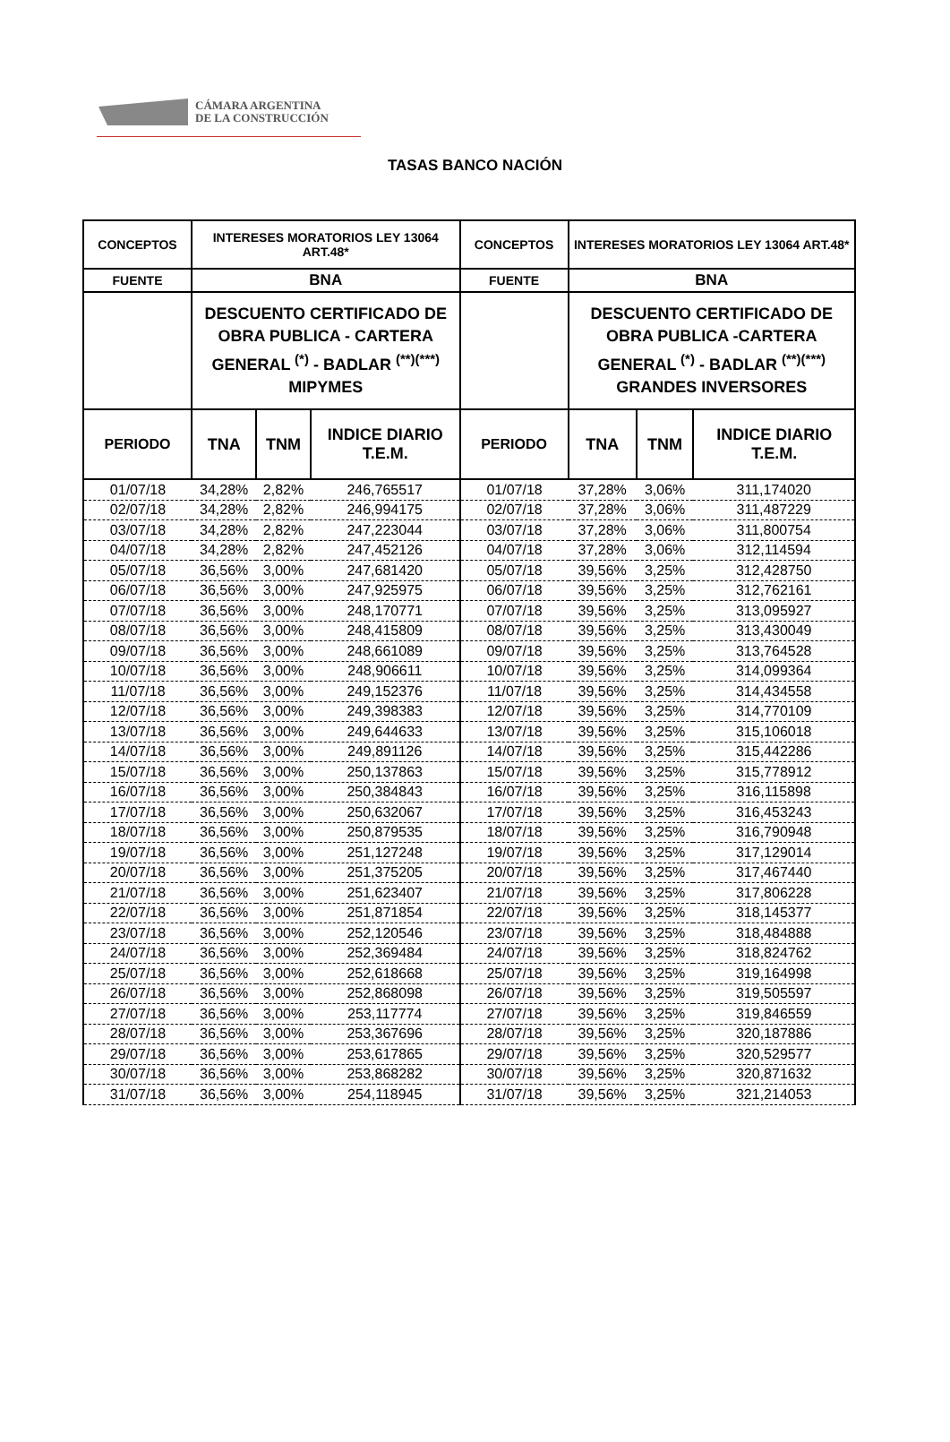CÁMARA ARGENTINA
DE LA CONSTRUCCIÓN
TASAS BANCO NACIÓN
| CONCEPTOS | INTERESES MORATORIOS LEY 13064 ART.48* | | | CONCEPTOS | INTERESES MORATORIOS LEY 13064 ART.48* | | |
| --- | --- | --- | --- | --- | --- | --- | --- |
| FUENTE | BNA | | | FUENTE | BNA | | |
| | DESCUENTO CERTIFICADO DE OBRA PUBLICA - CARTERA GENERAL <sup>(*)</sup> - BADLAR <sup>(**)(***)</sup> MIPYMES | | | | DESCUENTO CERTIFICADO DE OBRA PUBLICA -CARTERA GENERAL <sup>(*)</sup> - BADLAR <sup>(**)(***)</sup> GRANDES INVERSORES | | |
| PERIODO | TNA | TNM | INDICE DIARIO T.E.M. | PERIODO | TNA | TNM | INDICE DIARIO T.E.M. |
| 01/07/18 | 34,28% | 2,82% | 246,765517 | 01/07/18 | 37,28% | 3,06% | 311,174020 |
| 02/07/18 | 34,28% | 2,82% | 246,994175 | 02/07/18 | 37,28% | 3,06% | 311,487229 |
| 03/07/18 | 34,28% | 2,82% | 247,223044 | 03/07/18 | 37,28% | 3,06% | 311,800754 |
| 04/07/18 | 34,28% | 2,82% | 247,452126 | 04/07/18 | 37,28% | 3,06% | 312,114594 |
| 05/07/18 | 36,56% | 3,00% | 247,681420 | 05/07/18 | 39,56% | 3,25% | 312,428750 |
| 06/07/18 | 36,56% | 3,00% | 247,925975 | 06/07/18 | 39,56% | 3,25% | 312,762161 |
| 07/07/18 | 36,56% | 3,00% | 248,170771 | 07/07/18 | 39,56% | 3,25% | 313,095927 |
| 08/07/18 | 36,56% | 3,00% | 248,415809 | 08/07/18 | 39,56% | 3,25% | 313,430049 |
| 09/07/18 | 36,56% | 3,00% | 248,661089 | 09/07/18 | 39,56% | 3,25% | 313,764528 |
| 10/07/18 | 36,56% | 3,00% | 248,906611 | 10/07/18 | 39,56% | 3,25% | 314,099364 |
| 11/07/18 | 36,56% | 3,00% | 249,152376 | 11/07/18 | 39,56% | 3,25% | 314,434558 |
| 12/07/18 | 36,56% | 3,00% | 249,398383 | 12/07/18 | 39,56% | 3,25% | 314,770109 |
| 13/07/18 | 36,56% | 3,00% | 249,644633 | 13/07/18 | 39,56% | 3,25% | 315,106018 |
| 14/07/18 | 36,56% | 3,00% | 249,891126 | 14/07/18 | 39,56% | 3,25% | 315,442286 |
| 15/07/18 | 36,56% | 3,00% | 250,137863 | 15/07/18 | 39,56% | 3,25% | 315,778912 |
| 16/07/18 | 36,56% | 3,00% | 250,384843 | 16/07/18 | 39,56% | 3,25% | 316,115898 |
| 17/07/18 | 36,56% | 3,00% | 250,632067 | 17/07/18 | 39,56% | 3,25% | 316,453243 |
| 18/07/18 | 36,56% | 3,00% | 250,879535 | 18/07/18 | 39,56% | 3,25% | 316,790948 |
| 19/07/18 | 36,56% | 3,00% | 251,127248 | 19/07/18 | 39,56% | 3,25% | 317,129014 |
| 20/07/18 | 36,56% | 3,00% | 251,375205 | 20/07/18 | 39,56% | 3,25% | 317,467440 |
| 21/07/18 | 36,56% | 3,00% | 251,623407 | 21/07/18 | 39,56% | 3,25% | 317,806228 |
| 22/07/18 | 36,56% | 3,00% | 251,871854 | 22/07/18 | 39,56% | 3,25% | 318,145377 |
| 23/07/18 | 36,56% | 3,00% | 252,120546 | 23/07/18 | 39,56% | 3,25% | 318,484888 |
| 24/07/18 | 36,56% | 3,00% | 252,369484 | 24/07/18 | 39,56% | 3,25% | 318,824762 |
| 25/07/18 | 36,56% | 3,00% | 252,618668 | 25/07/18 | 39,56% | 3,25% | 319,164998 |
| 26/07/18 | 36,56% | 3,00% | 252,868098 | 26/07/18 | 39,56% | 3,25% | 319,505597 |
| 27/07/18 | 36,56% | 3,00% | 253,117774 | 27/07/18 | 39,56% | 3,25% | 319,846559 |
| 28/07/18 | 36,56% | 3,00% | 253,367696 | 28/07/18 | 39,56% | 3,25% | 320,187886 |
| 29/07/18 | 36,56% | 3,00% | 253,617865 | 29/07/18 | 39,56% | 3,25% | 320,529577 |
| 30/07/18 | 36,56% | 3,00% | 253,868282 | 30/07/18 | 39,56% | 3,25% | 320,871632 |
| 31/07/18 | 36,56% | 3,00% | 254,118945 | 31/07/18 | 39,56% | 3,25% | 321,214053 |